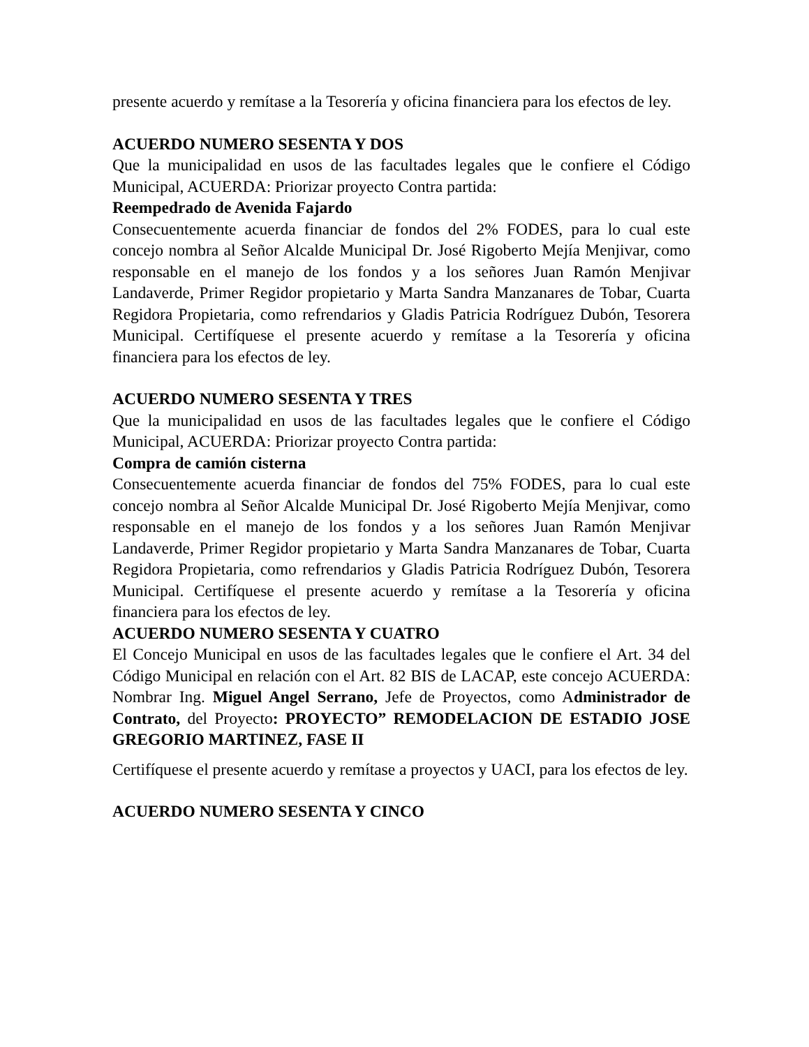presente acuerdo y remítase a la Tesorería y oficina financiera para los efectos de ley.
ACUERDO NUMERO SESENTA Y DOS
Que la municipalidad en usos de las facultades legales que le confiere el Código Municipal, ACUERDA: Priorizar proyecto Contra partida:
Reempedrado de Avenida Fajardo
Consecuentemente acuerda financiar de fondos del 2% FODES, para lo cual este concejo nombra al Señor Alcalde Municipal Dr. José Rigoberto Mejía Menjivar, como responsable en el manejo de los fondos y a los señores Juan Ramón Menjivar Landaverde, Primer Regidor propietario y Marta Sandra Manzanares de Tobar, Cuarta Regidora Propietaria, como refrendarios y Gladis Patricia Rodríguez Dubón, Tesorera Municipal. Certifíquese el presente acuerdo y remítase a la Tesorería y oficina financiera para los efectos de ley.
ACUERDO NUMERO SESENTA Y TRES
Que la municipalidad en usos de las facultades legales que le confiere el Código Municipal, ACUERDA: Priorizar proyecto Contra partida:
Compra de camión cisterna
Consecuentemente acuerda financiar de fondos del 75% FODES, para lo cual este concejo nombra al Señor Alcalde Municipal Dr. José Rigoberto Mejía Menjivar, como responsable en el manejo de los fondos y a los señores Juan Ramón Menjivar Landaverde, Primer Regidor propietario y Marta Sandra Manzanares de Tobar, Cuarta Regidora Propietaria, como refrendarios y Gladis Patricia Rodríguez Dubón, Tesorera Municipal. Certifíquese el presente acuerdo y remítase a la Tesorería y oficina financiera para los efectos de ley.
ACUERDO NUMERO SESENTA Y CUATRO
El Concejo Municipal en usos de las facultades legales que le confiere el Art. 34 del Código Municipal en relación con el Art. 82 BIS de LACAP, este concejo ACUERDA: Nombrar Ing. Miguel Angel Serrano, Jefe de Proyectos, como Administrador de Contrato, del Proyecto: PROYECTO” REMODELACION DE ESTADIO JOSE GREGORIO MARTINEZ, FASE II
Certifíquese el presente acuerdo y remítase a proyectos y UACI, para los efectos de ley.
ACUERDO NUMERO SESENTA Y CINCO